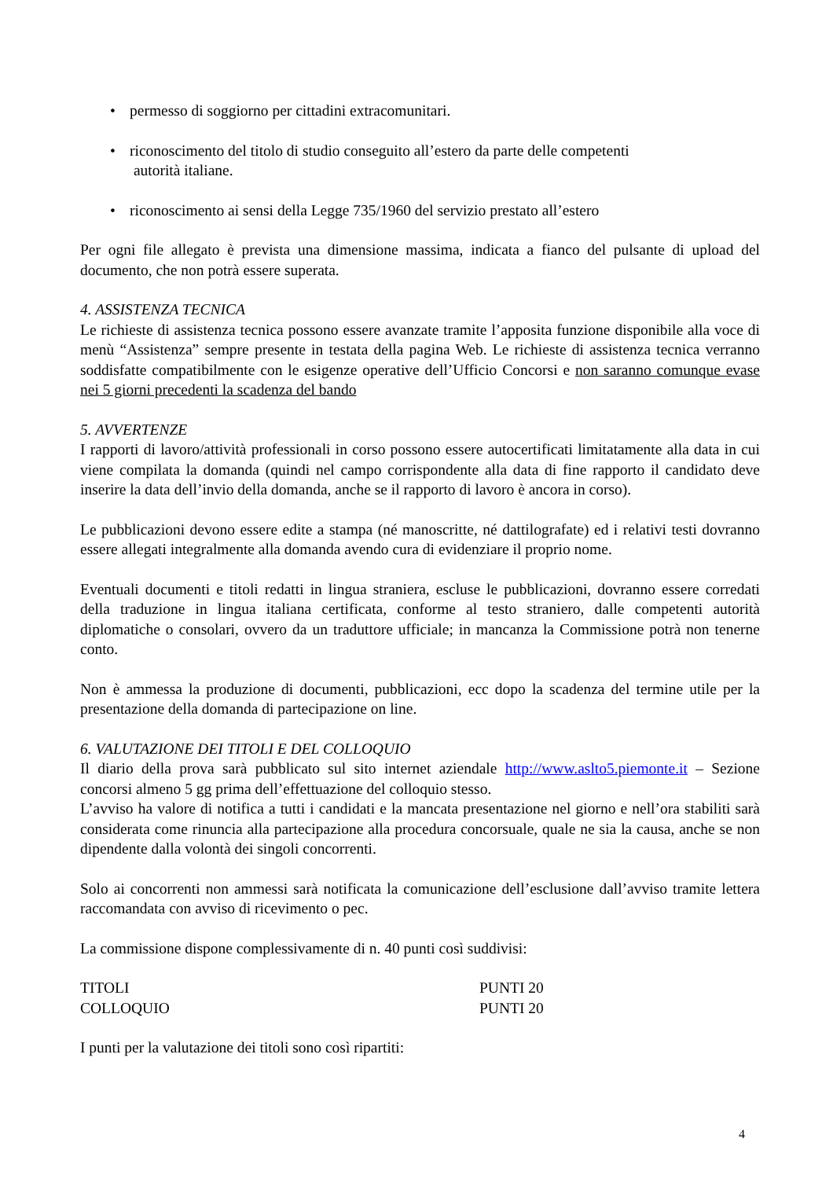• permesso di soggiorno per cittadini extracomunitari.
• riconoscimento del titolo di studio conseguito all’estero da parte delle competenti
autorità italiane.
• riconoscimento ai sensi della Legge 735/1960 del servizio prestato all’estero
Per ogni file allegato è prevista una dimensione massima, indicata a fianco del pulsante di upload del documento, che non potrà essere superata.
4. ASSISTENZA TECNICA
Le richieste di assistenza tecnica possono essere avanzate tramite l’apposita funzione disponibile alla voce di menù “Assistenza” sempre presente in testata della pagina Web. Le richieste di assistenza tecnica verranno soddisfatte compatibilmente con le esigenze operative dell’Ufficio Concorsi e non saranno comunque evase nei 5 giorni precedenti la scadenza del bando
5. AVVERTENZE
I rapporti di lavoro/attività professionali in corso possono essere autocertificati limitatamente alla data in cui viene compilata la domanda (quindi nel campo corrispondente alla data di fine rapporto il candidato deve inserire la data dell’invio della domanda, anche se il rapporto di lavoro è ancora in corso).
Le pubblicazioni devono essere edite a stampa (né manoscritte, né dattilografate) ed i relativi testi dovranno essere allegati integralmente alla domanda avendo cura di evidenziare il proprio nome.
Eventuali documenti e titoli redatti in lingua straniera, escluse le pubblicazioni, dovranno essere corredati della traduzione in lingua italiana certificata, conforme al testo straniero, dalle competenti autorità diplomatiche o consolari, ovvero da un traduttore ufficiale; in mancanza la Commissione potrà non tenerne conto.
Non è ammessa la produzione di documenti, pubblicazioni, ecc dopo la scadenza del termine utile per la presentazione della domanda di partecipazione on line.
6. VALUTAZIONE DEI TITOLI E DEL COLLOQUIO
Il diario della prova sarà pubblicato sul sito internet aziendale http://www.aslto5.piemonte.it – Sezione concorsi almeno 5 gg prima dell’effettuazione del colloquio stesso.
L’avviso ha valore di notifica a tutti i candidati e la mancata presentazione nel giorno e nell’ora stabiliti sarà considerata come rinuncia alla partecipazione alla procedura concorsuale, quale ne sia la causa, anche se non dipendente dalla volontà dei singoli concorrenti.
Solo ai concorrenti non ammessi sarà notificata la comunicazione dell’esclusione dall’avviso tramite lettera raccomandata con avviso di ricevimento o pec.
La commissione dispone complessivamente di n. 40 punti così suddivisi:
TITOLI PUNTI 20
COLLOQUIO PUNTI 20
I punti per la valutazione dei titoli sono così ripartiti:
4